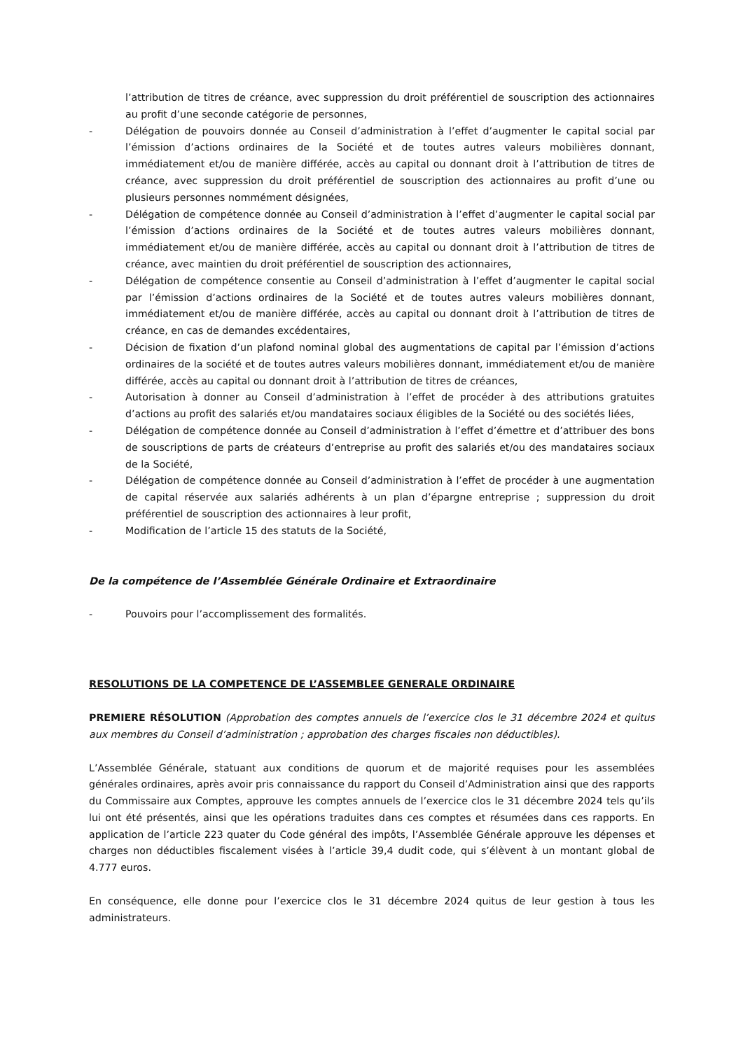l’attribution de titres de créance, avec suppression du droit préférentiel de souscription des actionnaires au profit d’une seconde catégorie de personnes,
- Délégation de pouvoirs donnée au Conseil d’administration à l’effet d’augmenter le capital social par l’émission d’actions ordinaires de la Société et de toutes autres valeurs mobilières donnant, immédiatement et/ou de manière différée, accès au capital ou donnant droit à l’attribution de titres de créance, avec suppression du droit préférentiel de souscription des actionnaires au profit d’une ou plusieurs personnes nommément désignées,
- Délégation de compétence donnée au Conseil d’administration à l’effet d’augmenter le capital social par l’émission d’actions ordinaires de la Société et de toutes autres valeurs mobilières donnant, immédiatement et/ou de manière différée, accès au capital ou donnant droit à l’attribution de titres de créance, avec maintien du droit préférentiel de souscription des actionnaires,
- Délégation de compétence consentie au Conseil d’administration à l’effet d’augmenter le capital social par l’émission d’actions ordinaires de la Société et de toutes autres valeurs mobilières donnant, immédiatement et/ou de manière différée, accès au capital ou donnant droit à l’attribution de titres de créance, en cas de demandes excédentaires,
- Décision de fixation d’un plafond nominal global des augmentations de capital par l’émission d’actions ordinaires de la société et de toutes autres valeurs mobilières donnant, immédiatement et/ou de manière différée, accès au capital ou donnant droit à l’attribution de titres de créances,
- Autorisation à donner au Conseil d’administration à l’effet de procéder à des attributions gratuites d’actions au profit des salariés et/ou mandataires sociaux éligibles de la Société ou des sociétés liées,
- Délégation de compétence donnée au Conseil d’administration à l’effet d’émettre et d’attribuer des bons de souscriptions de parts de créateurs d’entreprise au profit des salariés et/ou des mandataires sociaux de la Société,
- Délégation de compétence donnée au Conseil d’administration à l’effet de procéder à une augmentation de capital réservée aux salariés adhérents à un plan d’épargne entreprise ; suppression du droit préférentiel de souscription des actionnaires à leur profit,
- Modification de l’article 15 des statuts de la Société,
De la compétence de l’Assemblée Générale Ordinaire et Extraordinaire
- Pouvoirs pour l’accomplissement des formalités.
RESOLUTIONS DE LA COMPETENCE DE L’ASSEMBLEE GENERALE ORDINAIRE
PREMIERE RÉSOLUTION (Approbation des comptes annuels de l’exercice clos le 31 décembre 2024 et quitus aux membres du Conseil d’administration ; approbation des charges fiscales non déductibles).
L’Assemblée Générale, statuant aux conditions de quorum et de majorité requises pour les assemblées générales ordinaires, après avoir pris connaissance du rapport du Conseil d’Administration ainsi que des rapports du Commissaire aux Comptes, approuve les comptes annuels de l’exercice clos le 31 décembre 2024 tels qu’ils lui ont été présentés, ainsi que les opérations traduites dans ces comptes et résumées dans ces rapports. En application de l’article 223 quater du Code général des impôts, l’Assemblée Générale approuve les dépenses et charges non déductibles fiscalement visées à l’article 39,4 dudit code, qui s’élèvent à un montant global de 4.777 euros.
En conséquence, elle donne pour l’exercice clos le 31 décembre 2024 quitus de leur gestion à tous les administrateurs.